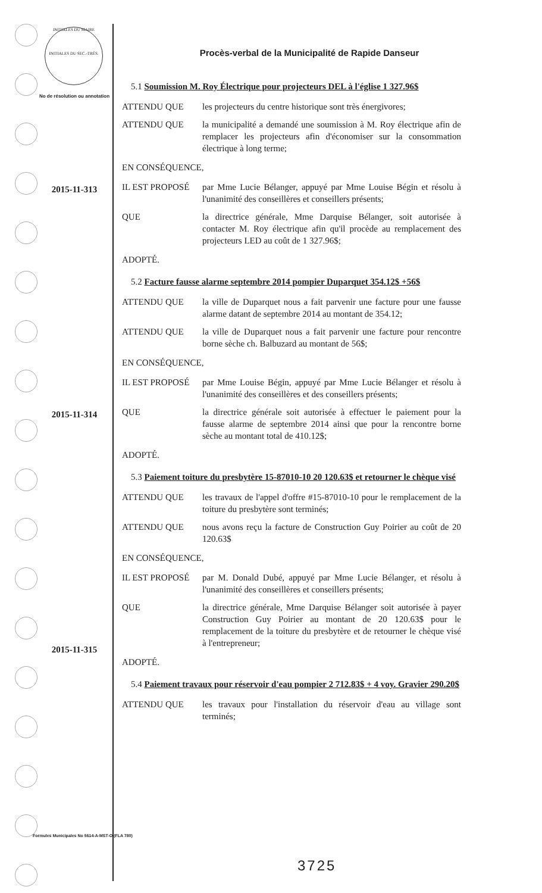INITIALES DU MAIRE
INITIALES DU SEC.-TRÉS.
No de résolution ou annotation
2015-11-313
2015-11-314
2015-11-315
Formules Municipales No 5614-A-MST-O (FLA 780)
Procès-verbal de la Municipalité de Rapide Danseur
5.1 Soumission M. Roy Électrique pour projecteurs DEL à l'église 1 327.96$
ATTENDU QUE les projecteurs du centre historique sont très énergivores;
ATTENDU QUE la municipalité a demandé une soumission à M. Roy électrique afin de remplacer les projecteurs afin d'économiser sur la consommation électrique à long terme;
EN CONSÉQUENCE,
IL EST PROPOSÉ par Mme Lucie Bélanger, appuyé par Mme Louise Bégin et résolu à l'unanimité des conseillères et conseillers présents;
QUE la directrice générale, Mme Darquise Bélanger, soit autorisée à contacter M. Roy électrique afin qu'il procède au remplacement des projecteurs LED au coût de 1 327.96$;
ADOPTÉ.
5.2 Facture fausse alarme septembre 2014 pompier Duparquet 354.12$ +56$
ATTENDU QUE la ville de Duparquet nous a fait parvenir une facture pour une fausse alarme datant de septembre 2014 au montant de 354.12;
ATTENDU QUE la ville de Duparquet nous a fait parvenir une facture pour rencontre borne sèche ch. Balbuzard au montant de 56$;
EN CONSÉQUENCE,
IL EST PROPOSÉ par Mme Louise Bégin, appuyé par Mme Lucie Bélanger et résolu à l'unanimité des conseillères et des conseillers présents;
QUE la directrice générale soit autorisée à effectuer le paiement pour la fausse alarme de septembre 2014 ainsi que pour la rencontre borne sèche au montant total de 410.12$;
ADOPTÉ.
5.3 Paiement toiture du presbytère 15-87010-10 20 120.63$ et retourner le chèque visé
ATTENDU QUE les travaux de l'appel d'offre #15-87010-10 pour le remplacement de la toiture du presbytère sont terminés;
ATTENDU QUE nous avons reçu la facture de Construction Guy Poirier au coût de 20 120.63$
EN CONSÉQUENCE,
IL EST PROPOSÉ par M. Donald Dubé, appuyé par Mme Lucie Bélanger, et résolu à l'unanimité des conseillères et conseillers présents;
QUE la directrice générale, Mme Darquise Bélanger soit autorisée à payer Construction Guy Poirier au montant de 20 120.63$ pour le remplacement de la toiture du presbytère et de retourner le chèque visé à l'entrepreneur;
ADOPTÉ.
5.4 Paiement travaux pour réservoir d'eau pompier 2 712.83$ + 4 voy. Gravier 290.20$
ATTENDU QUE les travaux pour l'installation du réservoir d'eau au village sont terminés;
3725